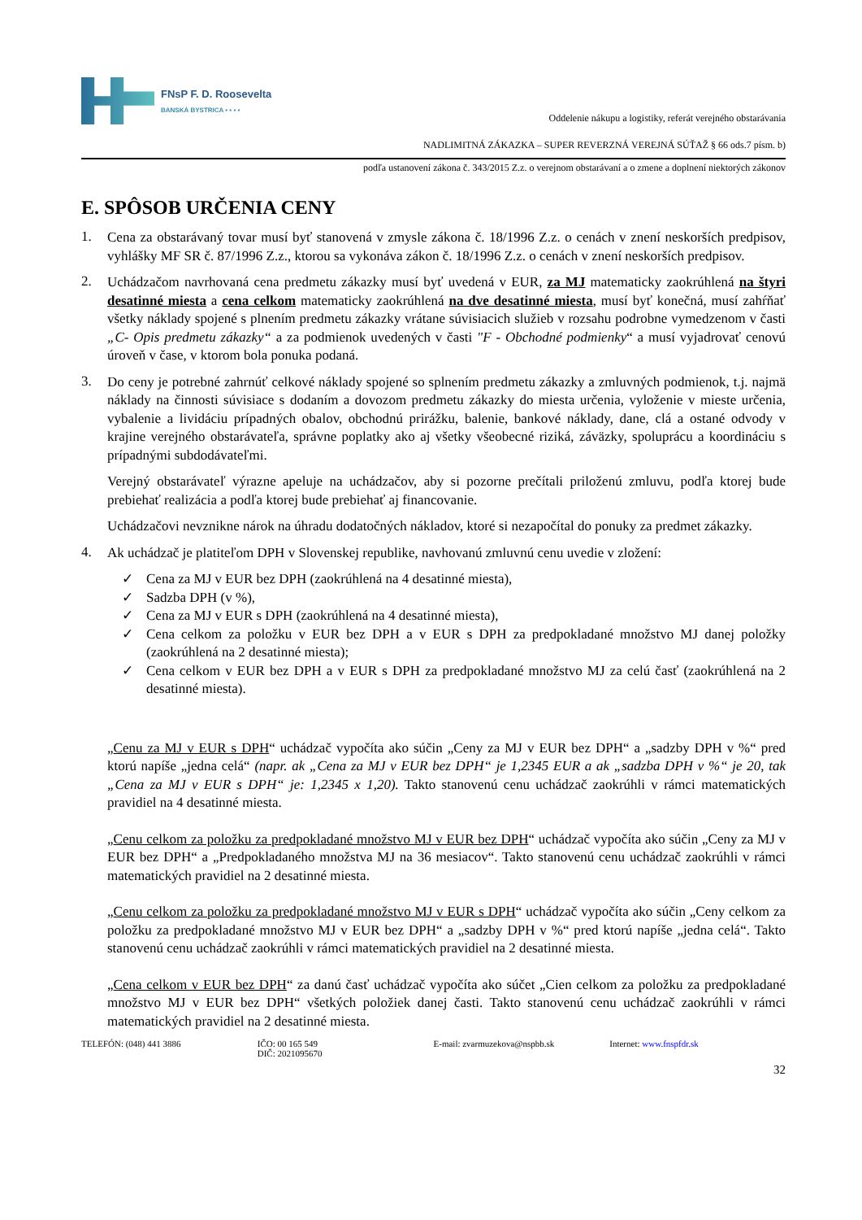FNsP F. D. Roosevelta
BANSKÁ BYSTRICA ▪ ▪ ▪ ▪
Oddelenie nákupu a logistiky, referát verejného obstarávania
NADLIMITNÁ ZÁKAZKA – SUPER REVERZNÁ VEREJNÁ SÚŤAŽ § 66 ods.7 písm. b)
podľa ustanovení zákona č. 343/2015 Z.z. o verejnom obstarávaní a o zmene a doplnení niektorých zákonov
E. SPÔSOB URČENIA CENY
1.
Cena za obstarávaný tovar musí byť stanovená v zmysle zákona č. 18/1996 Z.z. o cenách v znení neskorších predpisov, vyhlášky MF SR č. 87/1996 Z.z., ktorou sa vykonáva zákon č. 18/1996 Z.z. o cenách v znení neskorších predpisov.
2.
Uchádzačom navrhovaná cena predmetu zákazky musí byť uvedená v EUR, za MJ matematicky zaokrúhlená na štyri desatinné miesta a cena celkom matematicky zaokrúhlená na dve desatinné miesta, musí byť konečná, musí zahŕňať všetky náklady spojené s plnením predmetu zákazky vrátane súvisiacich služieb v rozsahu podrobne vymedzenom v časti „C- Opis predmetu zákazky“ a za podmienok uvedených v časti "F - Obchodné podmienky“ a musí vyjadrovať cenovú úroveň v čase, v ktorom bola ponuka podaná.
3.
Do ceny je potrebné zahrnúť celkové náklady spojené so splnením predmetu zákazky a zmluvných podmienok, t.j. najmä náklady na činnosti súvisiace s dodaním a dovozom predmetu zákazky do miesta určenia, vyloženie v mieste určenia, vybalenie a lividáciu prípadných obalov, obchodnú prirážku, balenie, bankové náklady, dane, clá a ostané odvody v krajine verejného obstarávateľa, správne poplatky ako aj všetky všeobecné riziká, záväzky, spoluprácu a koordináciu s prípadnými subdodávateľmi.
Verejný obstarávateľ výrazne apeluje na uchádzačov, aby si pozorne prečítali priloženú zmluvu, podľa ktorej bude prebiehať realizácia a podľa ktorej bude prebiehať aj financovanie.
Uchádzačovi nevznikne nárok na úhradu dodatočných nákladov, ktoré si nezapočítal do ponuky za predmet zákazky.
4.
Ak uchádzač je platiteľom DPH v Slovenskej republike, navhovanú zmluvnú cenu uvedie v zložení:
✓ Cena za MJ v EUR bez DPH (zaokrúhlená na 4 desatinné miesta),
✓ Sadzba DPH (v %),
✓ Cena za MJ v EUR s DPH (zaokrúhlená na 4 desatinné miesta),
✓ Cena celkom za položku v EUR bez DPH a v EUR s DPH za predpokladané množstvo MJ danej položky (zaokrúhlená na 2 desatinné miesta);
✓ Cena celkom v EUR bez DPH a v EUR s DPH za predpokladané množstvo MJ za celú časť (zaokrúhlená na 2 desatinné miesta).
„Cenu za MJ v EUR s DPH“ uchádzač vypočíta ako súčin „Ceny za MJ v EUR bez DPH“ a „sadzby DPH v %“ pred ktorú napíše „jedna celá“ (napr. ak „Cena za MJ v EUR bez DPH“ je 1,2345 EUR a ak „sadzba DPH v %“ je 20, tak „Cena za MJ v EUR s DPH“ je: 1,2345 x 1,20). Takto stanovenú cenu uchádzač zaokrúhli v rámci matematických pravidiel na 4 desatinné miesta.
„Cenu celkom za položku za predpokladané množstvo MJ v EUR bez DPH“ uchádzač vypočíta ako súčin „Ceny za MJ v EUR bez DPH“ a „Predpokladaného množstva MJ na 36 mesiacov“. Takto stanovenú cenu uchádzač zaokrúhli v rámci matematických pravidiel na 2 desatinné miesta.
„Cenu celkom za položku za predpokladané množstvo MJ v EUR s DPH“ uchádzač vypočíta ako súčin „Ceny celkom za položku za predpokladané množstvo MJ v EUR bez DPH“ a „sadzby DPH v %“ pred ktorú napíše „jedna celá“. Takto stanovenú cenu uchádzač zaokrúhli v rámci matematických pravidiel na 2 desatinné miesta.
„Cena celkom v EUR bez DPH“ za danú časť uchádzač vypočíta ako súčet „Cien celkom za položku za predpokladané množstvo MJ v EUR bez DPH“ všetkých položiek danej časti. Takto stanovenú cenu uchádzač zaokrúhli v rámci matematických pravidiel na 2 desatinné miesta.
TELEFÓN: (048) 441 3886 IČO: 00 165 549
DIČ: 2021095670
E-mail: zvarmuzekova@nspbb.sk Internet: www.fnspfdr.sk
32